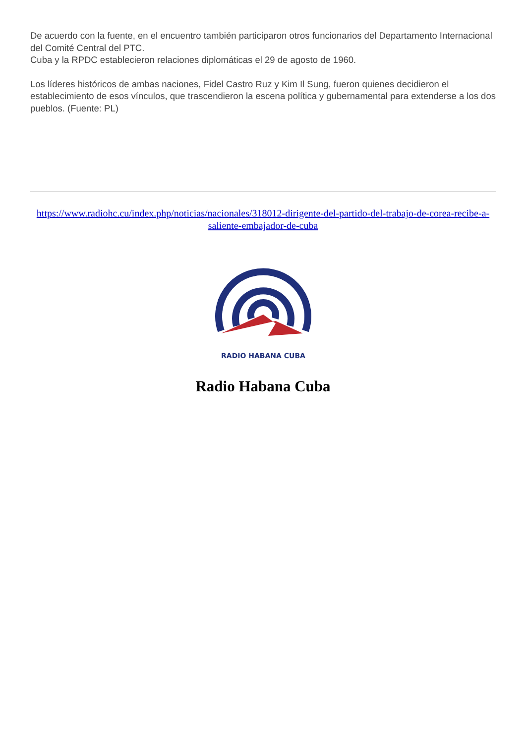De acuerdo con la fuente, en el encuentro también participaron otros funcionarios del Departamento Internacional del Comité Central del PTC.
Cuba y la RPDC establecieron relaciones diplomáticas el 29 de agosto de 1960.
Los líderes históricos de ambas naciones, Fidel Castro Ruz y Kim Il Sung, fueron quienes decidieron el establecimiento de esos vínculos, que trascendieron la escena política y gubernamental para extenderse a los dos pueblos. (Fuente: PL)
https://www.radiohc.cu/index.php/noticias/nacionales/318012-dirigente-del-partido-del-trabajo-de-corea-recibe-a-saliente-embajador-de-cuba
RADIO HABANA CUBA
Radio Habana Cuba